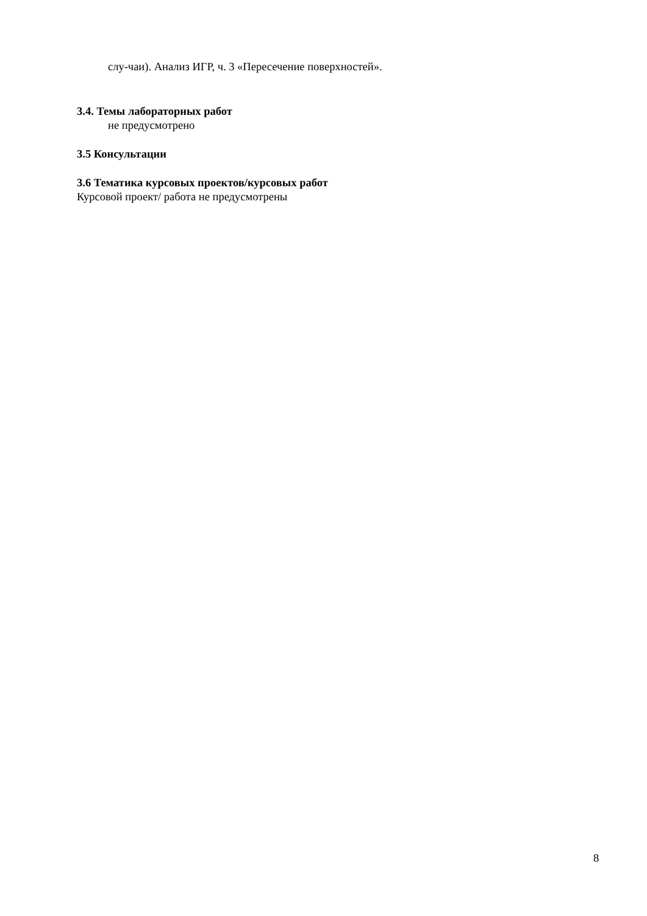слу-чаи). Анализ ИГР, ч. 3 «Пересечение поверхностей».
3.4. Темы лабораторных работ
не предусмотрено
3.5 Консультации
3.6 Тематика курсовых проектов/курсовых работ
Курсовой проект/ работа не предусмотрены
8